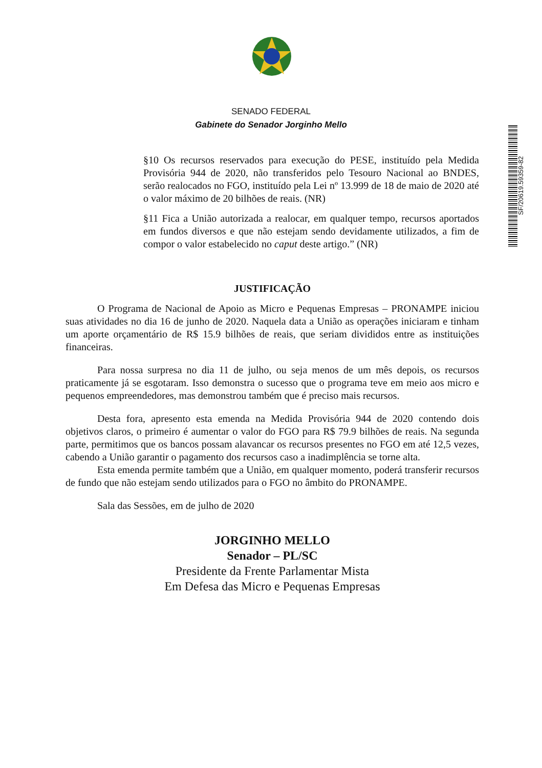SENADO FEDERAL
Gabinete do Senador Jorginho Mello
SF/20619.59359-82
§10 Os recursos reservados para execução do PESE, instituído pela Medida Provisória 944 de 2020, não transferidos pelo Tesouro Nacional ao BNDES, serão realocados no FGO, instituído pela Lei nº 13.999 de 18 de maio de 2020 até o valor máximo de 20 bilhões de reais. (NR)
§11 Fica a União autorizada a realocar, em qualquer tempo, recursos aportados em fundos diversos e que não estejam sendo devidamente utilizados, a fim de compor o valor estabelecido no caput deste artigo.” (NR)
JUSTIFICAÇÃO
O Programa de Nacional de Apoio as Micro e Pequenas Empresas – PRONAMPE iniciou suas atividades no dia 16 de junho de 2020. Naquela data a União as operações iniciaram e tinham um aporte orçamentário de R$ 15.9 bilhões de reais, que seriam divididos entre as instituições financeiras.
Para nossa surpresa no dia 11 de julho, ou seja menos de um mês depois, os recursos praticamente já se esgotaram. Isso demonstra o sucesso que o programa teve em meio aos micro e pequenos empreendedores, mas demonstrou também que é preciso mais recursos.
Desta fora, apresento esta emenda na Medida Provisória 944 de 2020 contendo dois objetivos claros, o primeiro é aumentar o valor do FGO para R$ 79.9 bilhões de reais. Na segunda parte, permitimos que os bancos possam alavancar os recursos presentes no FGO em até 12,5 vezes, cabendo a União garantir o pagamento dos recursos caso a inadimplência se torne alta.
Esta emenda permite também que a União, em qualquer momento, poderá transferir recursos de fundo que não estejam sendo utilizados para o FGO no âmbito do PRONAMPE.
Sala das Sessões, em de julho de 2020
JORGINHO MELLO
Senador – PL/SC
Presidente da Frente Parlamentar Mista
Em Defesa das Micro e Pequenas Empresas